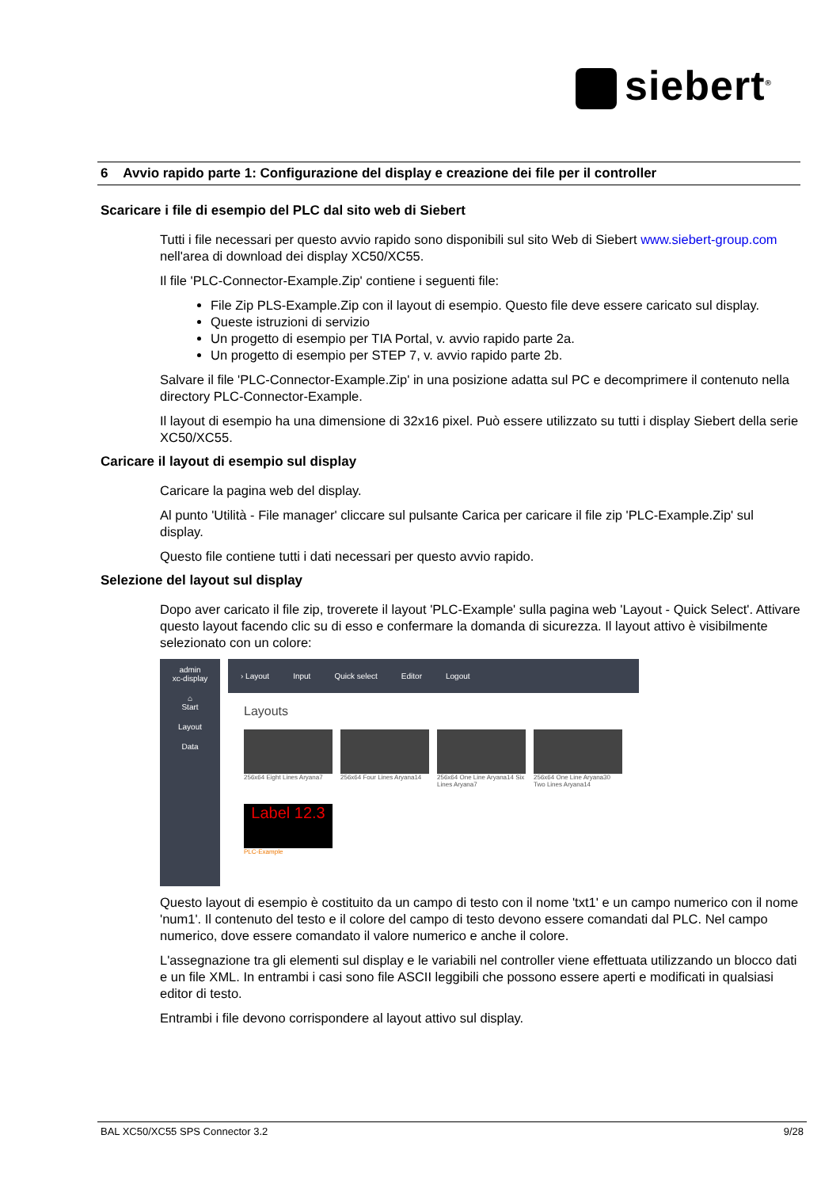siebert<sup>®</sup>
6 Avvio rapido parte 1: Configurazione del display e creazione dei file per il controller
Scaricare i file di esempio del PLC dal sito web di Siebert
Tutti i file necessari per questo avvio rapido sono disponibili sul sito Web di Siebert www.siebert-group.com nell'area di download dei display XC50/XC55.
Il file 'PLC-Connector-Example.Zip' contiene i seguenti file:
File Zip PLS-Example.Zip con il layout di esempio. Questo file deve essere caricato sul display.
Queste istruzioni di servizio
Un progetto di esempio per TIA Portal, v. avvio rapido parte 2a.
Un progetto di esempio per STEP 7, v. avvio rapido parte 2b.
Salvare il file 'PLC-Connector-Example.Zip' in una posizione adatta sul PC e decomprimere il contenuto nella directory PLC-Connector-Example.
Il layout di esempio ha una dimensione di 32x16 pixel. Può essere utilizzato su tutti i display Siebert della serie XC50/XC55.
Caricare il layout di esempio sul display
Caricare la pagina web del display.
Al punto 'Utilità - File manager' cliccare sul pulsante Carica per caricare il file zip 'PLC-Example.Zip' sul display.
Questo file contiene tutti i dati necessari per questo avvio rapido.
Selezione del layout sul display
Dopo aver caricato il file zip, troverete il layout 'PLC-Example' sulla pagina web 'Layout - Quick Select'. Attivare questo layout facendo clic su di esso e confermare la domanda di sicurezza. Il layout attivo è visibilmente selezionato con un colore:
admin
xc-display
⌂
Start
Layout
Data
› Layout Input Quick select Editor Logout
Layouts
256x64 Eight Lines Aryana7 256x64 Four Lines Aryana14 256x64 One Line Aryana14 Six Lines Aryana7
256x64 One Line Aryana30 Two Lines Aryana14
Label 12.3
PLC-Example
Questo layout di esempio è costituito da un campo di testo con il nome 'txt1' e un campo numerico con il nome 'num1'. Il contenuto del testo e il colore del campo di testo devono essere comandati dal PLC. Nel campo numerico, dove essere comandato il valore numerico e anche il colore.
L'assegnazione tra gli elementi sul display e le variabili nel controller viene effettuata utilizzando un blocco dati e un file XML. In entrambi i casi sono file ASCII leggibili che possono essere aperti e modificati in qualsiasi editor di testo.
Entrambi i file devono corrispondere al layout attivo sul display.
BAL XC50/XC55 SPS Connector 3.2 9/28